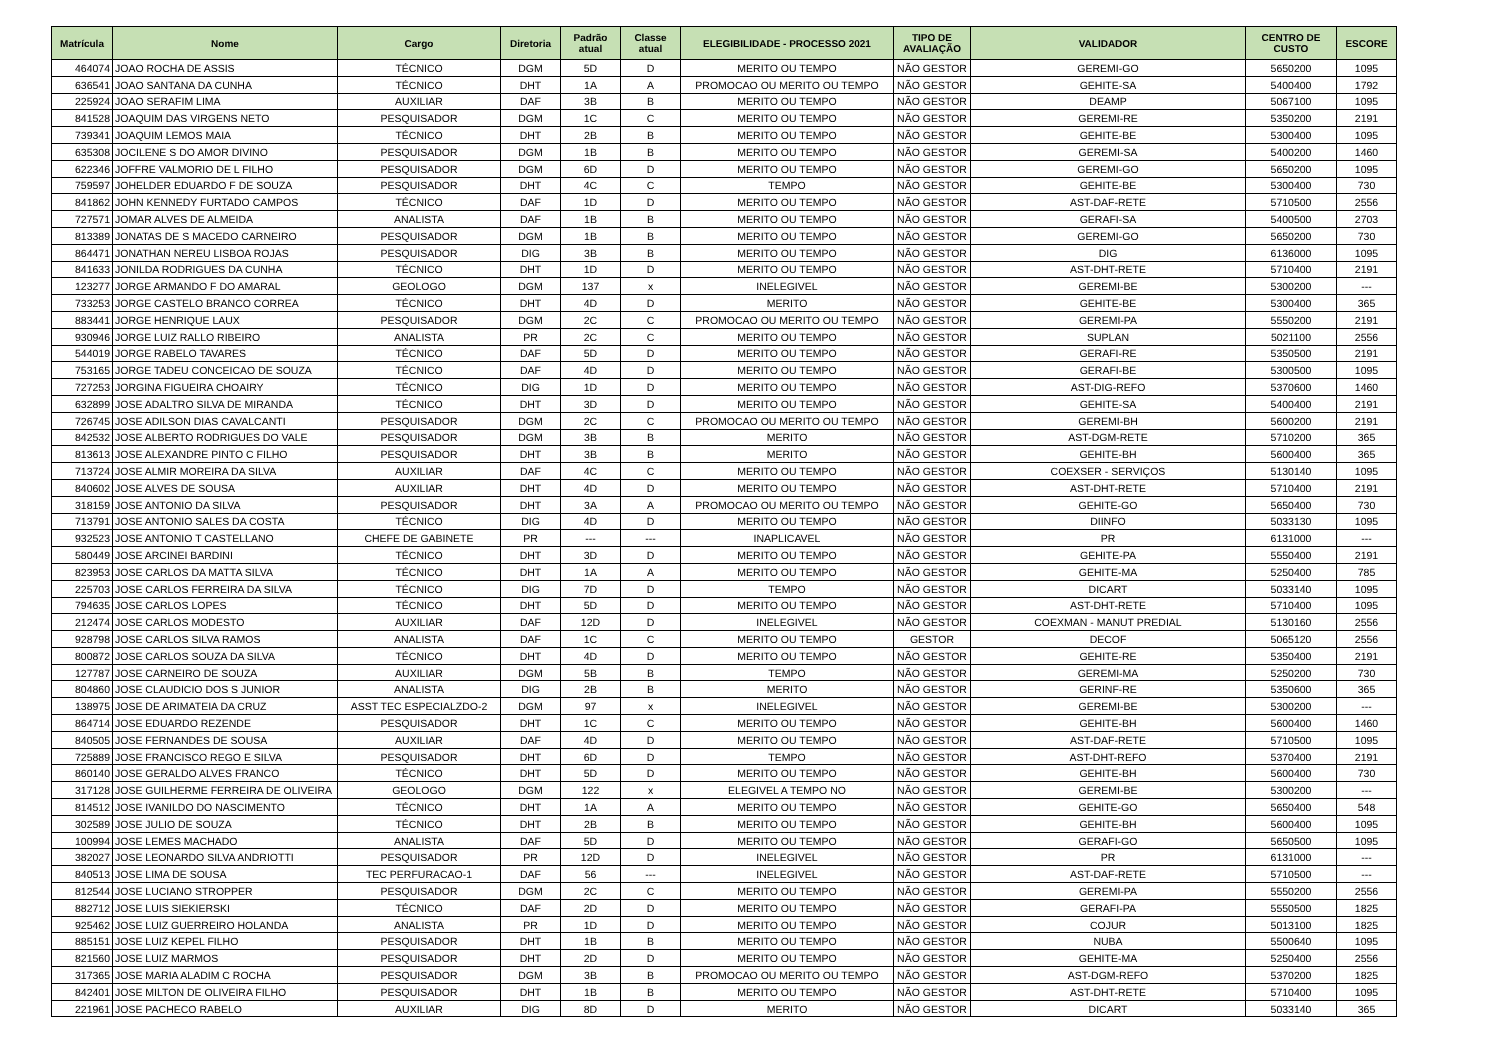| Matrícula | Nome | Cargo | Diretoria | Padrão atual | Classe atual | ELEGIBILIDADE - PROCESSO 2021 | TIPO DE AVALIAÇÃO | VALIDADOR | CENTRO DE CUSTO | ESCORE |
| --- | --- | --- | --- | --- | --- | --- | --- | --- | --- | --- |
| 464074 | JOAO ROCHA DE ASSIS | TÉCNICO | DGM | 5D | D | MERITO OU TEMPO | NÃO GESTOR | GEREMI-GO | 5650200 | 1095 |
| 636541 | JOAO SANTANA DA CUNHA | TÉCNICO | DHT | 1A | A | PROMOCAO OU MERITO OU TEMPO | NÃO GESTOR | GEHITE-SA | 5400400 | 1792 |
| 225924 | JOAO SERAFIM LIMA | AUXILIAR | DAF | 3B | B | MERITO OU TEMPO | NÃO GESTOR | DEAMP | 5067100 | 1095 |
| 841528 | JOAQUIM DAS VIRGENS NETO | PESQUISADOR | DGM | 1C | C | MERITO OU TEMPO | NÃO GESTOR | GEREMI-RE | 5350200 | 2191 |
| 739341 | JOAQUIM LEMOS MAIA | TÉCNICO | DHT | 2B | B | MERITO OU TEMPO | NÃO GESTOR | GEHITE-BE | 5300400 | 1095 |
| 635308 | JOCILENE S DO AMOR DIVINO | PESQUISADOR | DGM | 1B | B | MERITO OU TEMPO | NÃO GESTOR | GEREMI-SA | 5400200 | 1460 |
| 622346 | JOFFRE VALMORIO DE L FILHO | PESQUISADOR | DGM | 6D | D | MERITO OU TEMPO | NÃO GESTOR | GEREMI-GO | 5650200 | 1095 |
| 759597 | JOHELDER EDUARDO F DE SOUZA | PESQUISADOR | DHT | 4C | C | TEMPO | NÃO GESTOR | GEHITE-BE | 5300400 | 730 |
| 841862 | JOHN KENNEDY FURTADO CAMPOS | TÉCNICO | DAF | 1D | D | MERITO OU TEMPO | NÃO GESTOR | AST-DAF-RETE | 5710500 | 2556 |
| 727571 | JOMAR ALVES DE ALMEIDA | ANALISTA | DAF | 1B | B | MERITO OU TEMPO | NÃO GESTOR | GERAFI-SA | 5400500 | 2703 |
| 813389 | JONATAS DE S MACEDO CARNEIRO | PESQUISADOR | DGM | 1B | B | MERITO OU TEMPO | NÃO GESTOR | GEREMI-GO | 5650200 | 730 |
| 864471 | JONATHAN NEREU LISBOA ROJAS | PESQUISADOR | DIG | 3B | B | MERITO OU TEMPO | NÃO GESTOR | DIG | 6136000 | 1095 |
| 841633 | JONILDA RODRIGUES DA CUNHA | TÉCNICO | DHT | 1D | D | MERITO OU TEMPO | NÃO GESTOR | AST-DHT-RETE | 5710400 | 2191 |
| 123277 | JORGE ARMANDO F DO AMARAL | GEOLOGO | DGM | 137 | x | INELEGIVEL | NÃO GESTOR | GEREMI-BE | 5300200 | --- |
| 733253 | JORGE CASTELO BRANCO CORREA | TÉCNICO | DHT | 4D | D | MERITO | NÃO GESTOR | GEHITE-BE | 5300400 | 365 |
| 883441 | JORGE HENRIQUE LAUX | PESQUISADOR | DGM | 2C | C | PROMOCAO OU MERITO OU TEMPO | NÃO GESTOR | GEREMI-PA | 5550200 | 2191 |
| 930946 | JORGE LUIZ RALLO RIBEIRO | ANALISTA | PR | 2C | C | MERITO OU TEMPO | NÃO GESTOR | SUPLAN | 5021100 | 2556 |
| 544019 | JORGE RABELO TAVARES | TÉCNICO | DAF | 5D | D | MERITO OU TEMPO | NÃO GESTOR | GERAFI-RE | 5350500 | 2191 |
| 753165 | JORGE TADEU CONCEICAO DE SOUZA | TÉCNICO | DAF | 4D | D | MERITO OU TEMPO | NÃO GESTOR | GERAFI-BE | 5300500 | 1095 |
| 727253 | JORGINA FIGUEIRA CHOAIRY | TÉCNICO | DIG | 1D | D | MERITO OU TEMPO | NÃO GESTOR | AST-DIG-REFO | 5370600 | 1460 |
| 632899 | JOSE ADALTRO SILVA DE MIRANDA | TÉCNICO | DHT | 3D | D | MERITO OU TEMPO | NÃO GESTOR | GEHITE-SA | 5400400 | 2191 |
| 726745 | JOSE ADILSON DIAS CAVALCANTI | PESQUISADOR | DGM | 2C | C | PROMOCAO OU MERITO OU TEMPO | NÃO GESTOR | GEREMI-BH | 5600200 | 2191 |
| 842532 | JOSE ALBERTO RODRIGUES DO VALE | PESQUISADOR | DGM | 3B | B | MERITO | NÃO GESTOR | AST-DGM-RETE | 5710200 | 365 |
| 813613 | JOSE ALEXANDRE PINTO C FILHO | PESQUISADOR | DHT | 3B | B | MERITO | NÃO GESTOR | GEHITE-BH | 5600400 | 365 |
| 713724 | JOSE ALMIR MOREIRA DA SILVA | AUXILIAR | DAF | 4C | C | MERITO OU TEMPO | NÃO GESTOR | COEXSER - SERVIÇOS | 5130140 | 1095 |
| 840602 | JOSE ALVES DE SOUSA | AUXILIAR | DHT | 4D | D | MERITO OU TEMPO | NÃO GESTOR | AST-DHT-RETE | 5710400 | 2191 |
| 318159 | JOSE ANTONIO DA SILVA | PESQUISADOR | DHT | 3A | A | PROMOCAO OU MERITO OU TEMPO | NÃO GESTOR | GEHITE-GO | 5650400 | 730 |
| 713791 | JOSE ANTONIO SALES DA COSTA | TÉCNICO | DIG | 4D | D | MERITO OU TEMPO | NÃO GESTOR | DIINFO | 5033130 | 1095 |
| 932523 | JOSE ANTONIO T CASTELLANO | CHEFE DE GABINETE | PR | --- | --- | INAPLICAVEL | NÃO GESTOR | PR | 6131000 | --- |
| 580449 | JOSE ARCINEI BARDINI | TÉCNICO | DHT | 3D | D | MERITO OU TEMPO | NÃO GESTOR | GEHITE-PA | 5550400 | 2191 |
| 823953 | JOSE CARLOS DA MATTA SILVA | TÉCNICO | DHT | 1A | A | MERITO OU TEMPO | NÃO GESTOR | GEHITE-MA | 5250400 | 785 |
| 225703 | JOSE CARLOS FERREIRA DA SILVA | TÉCNICO | DIG | 7D | D | TEMPO | NÃO GESTOR | DICART | 5033140 | 1095 |
| 794635 | JOSE CARLOS LOPES | TÉCNICO | DHT | 5D | D | MERITO OU TEMPO | NÃO GESTOR | AST-DHT-RETE | 5710400 | 1095 |
| 212474 | JOSE CARLOS MODESTO | AUXILIAR | DAF | 12D | D | INELEGIVEL | NÃO GESTOR | COEXMAN - MANUT PREDIAL | 5130160 | 2556 |
| 928798 | JOSE CARLOS SILVA RAMOS | ANALISTA | DAF | 1C | C | MERITO OU TEMPO | GESTOR | DECOF | 5065120 | 2556 |
| 800872 | JOSE CARLOS SOUZA DA SILVA | TÉCNICO | DHT | 4D | D | MERITO OU TEMPO | NÃO GESTOR | GEHITE-RE | 5350400 | 2191 |
| 127787 | JOSE CARNEIRO DE SOUZA | AUXILIAR | DGM | 5B | B | TEMPO | NÃO GESTOR | GEREMI-MA | 5250200 | 730 |
| 804860 | JOSE CLAUDICIO DOS S JUNIOR | ANALISTA | DIG | 2B | B | MERITO | NÃO GESTOR | GERINF-RE | 5350600 | 365 |
| 138975 | JOSE DE ARIMATEIA DA CRUZ | ASST TEC ESPECIALZDO-2 | DGM | 97 | x | INELEGIVEL | NÃO GESTOR | GEREMI-BE | 5300200 | --- |
| 864714 | JOSE EDUARDO REZENDE | PESQUISADOR | DHT | 1C | C | MERITO OU TEMPO | NÃO GESTOR | GEHITE-BH | 5600400 | 1460 |
| 840505 | JOSE FERNANDES DE SOUSA | AUXILIAR | DAF | 4D | D | MERITO OU TEMPO | NÃO GESTOR | AST-DAF-RETE | 5710500 | 1095 |
| 725889 | JOSE FRANCISCO REGO E SILVA | PESQUISADOR | DHT | 6D | D | TEMPO | NÃO GESTOR | AST-DHT-REFO | 5370400 | 2191 |
| 860140 | JOSE GERALDO ALVES FRANCO | TÉCNICO | DHT | 5D | D | MERITO OU TEMPO | NÃO GESTOR | GEHITE-BH | 5600400 | 730 |
| 317128 | JOSE GUILHERME FERREIRA DE OLIVEIRA | GEOLOGO | DGM | 122 | x | ELEGIVEL A TEMPO NO | NÃO GESTOR | GEREMI-BE | 5300200 | --- |
| 814512 | JOSE IVANILDO DO NASCIMENTO | TÉCNICO | DHT | 1A | A | MERITO OU TEMPO | NÃO GESTOR | GEHITE-GO | 5650400 | 548 |
| 302589 | JOSE JULIO DE SOUZA | TÉCNICO | DHT | 2B | B | MERITO OU TEMPO | NÃO GESTOR | GEHITE-BH | 5600400 | 1095 |
| 100994 | JOSE LEMES MACHADO | ANALISTA | DAF | 5D | D | MERITO OU TEMPO | NÃO GESTOR | GERAFI-GO | 5650500 | 1095 |
| 382027 | JOSE LEONARDO SILVA ANDRIOTTI | PESQUISADOR | PR | 12D | D | INELEGIVEL | NÃO GESTOR | PR | 6131000 | --- |
| 840513 | JOSE LIMA DE SOUSA | TEC PERFURACAO-1 | DAF | 56 | --- | INELEGIVEL | NÃO GESTOR | AST-DAF-RETE | 5710500 | --- |
| 812544 | JOSE LUCIANO STROPPER | PESQUISADOR | DGM | 2C | C | MERITO OU TEMPO | NÃO GESTOR | GEREMI-PA | 5550200 | 2556 |
| 882712 | JOSE LUIS SIEKIERSKI | TÉCNICO | DAF | 2D | D | MERITO OU TEMPO | NÃO GESTOR | GERAFI-PA | 5550500 | 1825 |
| 925462 | JOSE LUIZ GUERREIRO HOLANDA | ANALISTA | PR | 1D | D | MERITO OU TEMPO | NÃO GESTOR | COJUR | 5013100 | 1825 |
| 885151 | JOSE LUIZ KEPEL FILHO | PESQUISADOR | DHT | 1B | B | MERITO OU TEMPO | NÃO GESTOR | NUBA | 5500640 | 1095 |
| 821560 | JOSE LUIZ MARMOS | PESQUISADOR | DHT | 2D | D | MERITO OU TEMPO | NÃO GESTOR | GEHITE-MA | 5250400 | 2556 |
| 317365 | JOSE MARIA ALADIM C ROCHA | PESQUISADOR | DGM | 3B | B | PROMOCAO OU MERITO OU TEMPO | NÃO GESTOR | AST-DGM-REFO | 5370200 | 1825 |
| 842401 | JOSE MILTON DE OLIVEIRA FILHO | PESQUISADOR | DHT | 1B | B | MERITO OU TEMPO | NÃO GESTOR | AST-DHT-RETE | 5710400 | 1095 |
| 221961 | JOSE PACHECO RABELO | AUXILIAR | DIG | 8D | D | MERITO | NÃO GESTOR | DICART | 5033140 | 365 |